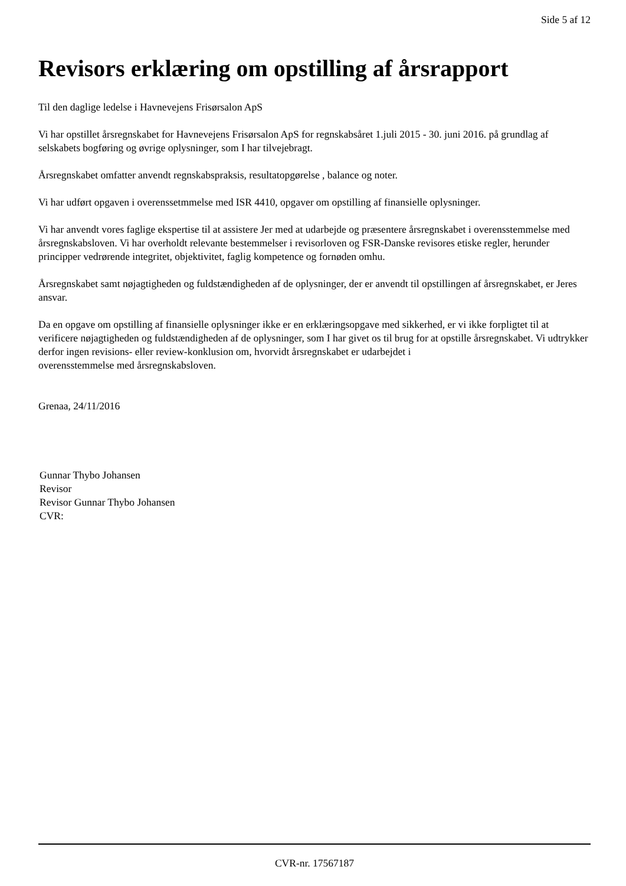Side 5 af 12
Revisors erklæring om opstilling af årsrapport
Til den daglige ledelse i Havnevejens Frisørsalon ApS
Vi har opstillet årsregnskabet for Havnevejens Frisørsalon ApS for regnskabsåret 1.juli 2015 - 30. juni 2016. på grundlag af selskabets bogføring og øvrige oplysninger, som I har tilvejebragt.
Årsregnskabet omfatter anvendt regnskabspraksis, resultatopgørelse , balance og noter.
Vi har udført opgaven i overenssetmmelse med ISR 4410, opgaver om opstilling af finansielle oplysninger.
Vi har anvendt vores faglige ekspertise til at assistere Jer med at udarbejde og præsentere årsregnskabet i overensstemmelse med årsregnskabsloven. Vi har overholdt relevante bestemmelser i revisorloven og FSR-Danske revisores etiske regler, herunder principper vedrørende integritet, objektivitet, faglig kompetence og fornøden omhu.
Årsregnskabet samt nøjagtigheden og fuldstændigheden af de oplysninger, der er anvendt til opstillingen af årsregnskabet, er Jeres ansvar.
Da en opgave om opstilling af finansielle oplysninger ikke er en erklæringsopgave med sikkerhed, er vi ikke forpligtet til at verificere nøjagtigheden og fuldstændigheden af de oplysninger, som I har givet os til brug for at opstille årsregnskabet. Vi udtrykker derfor ingen revisions- eller review-konklusion om, hvorvidt årsregnskabet er udarbejdet i
overensstemmelse med årsregnskabsloven.
Grenaa, 24/11/2016
Gunnar Thybo Johansen
Revisor
Revisor Gunnar Thybo Johansen
CVR:
CVR-nr. 17567187